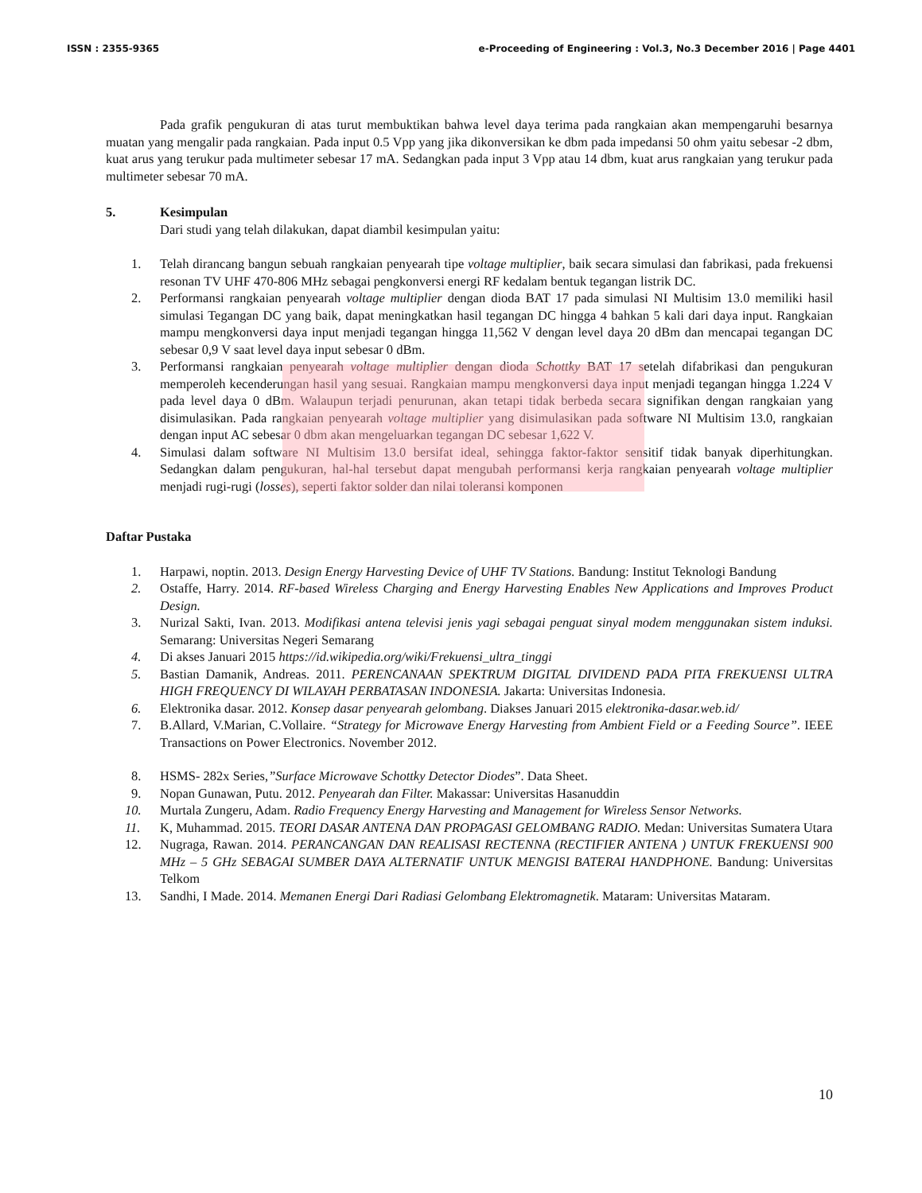ISSN : 2355-9365 e-Proceeding of Engineering : Vol.3, No.3 December 2016 | Page 4401
Pada grafik pengukuran di atas turut membuktikan bahwa level daya terima pada rangkaian akan mempengaruhi besarnya muatan yang mengalir pada rangkaian. Pada input 0.5 Vpp yang jika dikonversikan ke dbm pada impedansi 50 ohm yaitu sebesar -2 dbm, kuat arus yang terukur pada multimeter sebesar 17 mA. Sedangkan pada input 3 Vpp atau 14 dbm, kuat arus rangkaian yang terukur pada multimeter sebesar 70 mA.
5. Kesimpulan
Dari studi yang telah dilakukan, dapat diambil kesimpulan yaitu:
1. Telah dirancang bangun sebuah rangkaian penyearah tipe voltage multiplier, baik secara simulasi dan fabrikasi, pada frekuensi resonan TV UHF 470-806 MHz sebagai pengkonversi energi RF kedalam bentuk tegangan listrik DC.
2. Performansi rangkaian penyearah voltage multiplier dengan dioda BAT 17 pada simulasi NI Multisim 13.0 memiliki hasil simulasi Tegangan DC yang baik, dapat meningkatkan hasil tegangan DC hingga 4 bahkan 5 kali dari daya input. Rangkaian mampu mengkonversi daya input menjadi tegangan hingga 11,562 V dengan level daya 20 dBm dan mencapai tegangan DC sebesar 0,9 V saat level daya input sebesar 0 dBm.
3. Performansi rangkaian penyearah voltage multiplier dengan dioda Schottky BAT 17 setelah difabrikasi dan pengukuran memperoleh kecenderungan hasil yang sesuai. Rangkaian mampu mengkonversi daya input menjadi tegangan hingga 1.224 V pada level daya 0 dBm. Walaupun terjadi penurunan, akan tetapi tidak berbeda secara signifikan dengan rangkaian yang disimulasikan. Pada rangkaian penyearah voltage multiplier yang disimulasikan pada software NI Multisim 13.0, rangkaian dengan input AC sebesar 0 dbm akan mengeluarkan tegangan DC sebesar 1,622 V.
4. Simulasi dalam software NI Multisim 13.0 bersifat ideal, sehingga faktor-faktor sensitif tidak banyak diperhitungkan. Sedangkan dalam pengukuran, hal-hal tersebut dapat mengubah performansi kerja rangkaian penyearah voltage multiplier menjadi rugi-rugi (losses), seperti faktor solder dan nilai toleransi komponen
Daftar Pustaka
1. Harpawi, noptin. 2013. Design Energy Harvesting Device of UHF TV Stations. Bandung: Institut Teknologi Bandung
2. Ostaffe, Harry. 2014. RF-based Wireless Charging and Energy Harvesting Enables New Applications and Improves Product Design.
3. Nurizal Sakti, Ivan. 2013. Modifikasi antena televisi jenis yagi sebagai penguat sinyal modem menggunakan sistem induksi. Semarang: Universitas Negeri Semarang
4. Di akses Januari 2015 https://id.wikipedia.org/wiki/Frekuensi_ultra_tinggi
5. Bastian Damanik, Andreas. 2011. PERENCANAAN SPEKTRUM DIGITAL DIVIDEND PADA PITA FREKUENSI ULTRA HIGH FREQUENCY DI WILAYAH PERBATASAN INDONESIA. Jakarta: Universitas Indonesia.
6. Elektronika dasar. 2012. Konsep dasar penyearah gelombang. Diakses Januari 2015 elektronika-dasar.web.id/
7. B.Allard, V.Marian, C.Vollaire. “Strategy for Microwave Energy Harvesting from Ambient Field or a Feeding Source”. IEEE Transactions on Power Electronics. November 2012.
8. HSMS- 282x Series,”Surface Microwave Schottky Detector Diodes”. Data Sheet.
9. Nopan Gunawan, Putu. 2012. Penyearah dan Filter. Makassar: Universitas Hasanuddin
10. Murtala Zungeru, Adam. Radio Frequency Energy Harvesting and Management for Wireless Sensor Networks.
11. K, Muhammad. 2015. TEORI DASAR ANTENA DAN PROPAGASI GELOMBANG RADIO. Medan: Universitas Sumatera Utara
12. Nugraga, Rawan. 2014. PERANCANGAN DAN REALISASI RECTENNA (RECTIFIER ANTENA ) UNTUK FREKUENSI 900 MHz – 5 GHz SEBAGAI SUMBER DAYA ALTERNATIF UNTUK MENGISI BATERAI HANDPHONE. Bandung: Universitas Telkom
13. Sandhi, I Made. 2014. Memanen Energi Dari Radiasi Gelombang Elektromagnetik. Mataram: Universitas Mataram.
10